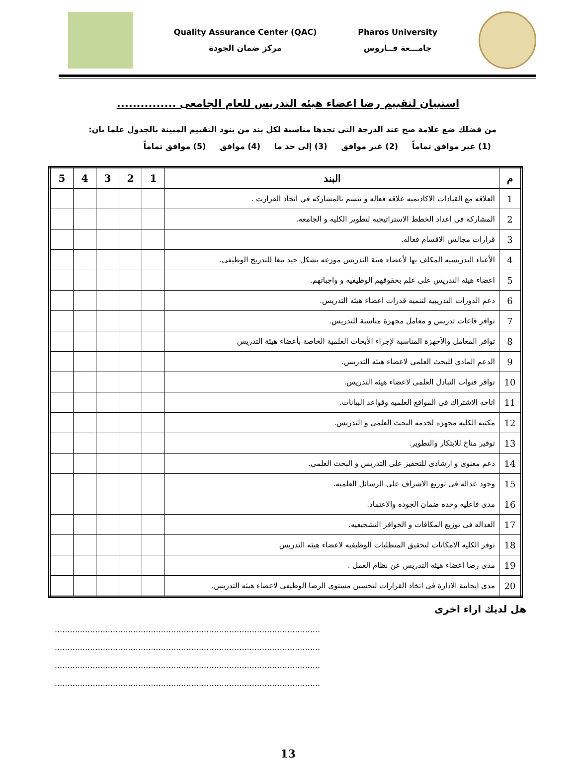Pharos University
جامـــعة فــاروس
Quality Assurance Center (QAC)
مركز ضمان الجودة
استبيان لتقييم رضا اعضاء هيئه التدريس للعام الجامعى ...............
من فضلك ضع علامة صح عند الدرجة التى تجدها مناسبة لكل بند من بنود التقييم المبينة بالجدول علما بان:
(1) غير موافق تماماً (2) غير موافق (3) إلى حد ما (4) موافق (5) موافق تماماً
| م | البند | 1 | 2 | 3 | 4 | 5 |
| --- | --- | --- | --- | --- | --- | --- |
| 1 | العلاقه مع القيادات الاكاديميه علاقه فعاله و تتسم بالمشاركه في اتخاذ القرارت . | | | | | |
| 2 | المشاركة فى اعداد الخطط الاستراتيجيه لتطوير الكليه و الجامعه. | | | | | |
| 3 | قرارات مجالس الاقسام فعاله. | | | | | |
| 4 | الأعباء التدريسيه المكلف بها لأعضاء هيئة التدريس موزعه بشكل جيد تبعا للتدريج الوظيفى. | | | | | |
| 5 | اعضاء هيئه التدريس على علم بحقوقهم الوظيفيه و واجباتهم. | | | | | |
| 6 | دعم الدورات التدريبيه لتنميه قدرات اعضاء هيئه التدريس. | | | | | |
| 7 | توافر قاعات تدريس و معامل مجهزة مناسبة للتدريس. | | | | | |
| 8 | توافر المعامل والأجهزة المناسبة لإجراء الأبحاث العلمية الخاصة بأعضاء هيئة التدريس | | | | | |
| 9 | الدعم المادى للبحث العلمى لاعضاء هيئه التدريس. | | | | | |
| 10 | توافر قنوات التبادل العلمى لاعضاء هيئه التدريس. | | | | | |
| 11 | اتاحه الاشتراك فى المواقع العلميه وقواعد البيانات. | | | | | |
| 12 | مكتبه الكليه مجهزه لخدمه البحث العلمى و التدريس. | | | | | |
| 13 | توفير مناخ للابتكار والتطوير. | | | | | |
| 14 | دعم معنوى و ارشادى للتحفيز على التدريس و البحث العلمى. | | | | | |
| 15 | وجود عداله فى توزيع الاشراف على الرسائل العلميه. | | | | | |
| 16 | مدى فاعليه وحده ضمان الجوده والاعتماد. | | | | | |
| 17 | العداله فى توزيع المكافات و الحوافز التشجيعيه. | | | | | |
| 18 | توفر الكليه الامكانات لتحقيق المتطلبات الوظيفيه لاعضاء هيئه التدريس | | | | | |
| 19 | مدى رضا اعضاء هيئه التدريس عن نظام العمل . | | | | | |
| 20 | مدى ايجابية الادارة فى اتخاذ القرارات لتحسين مستوى الرضا الوظيفى لاعضاء هيئه التدريس. | | | | | |
هل لديك اراء اخرى
.........................................................................................................
.........................................................................................................
.........................................................................................................
.........................................................................................................
13